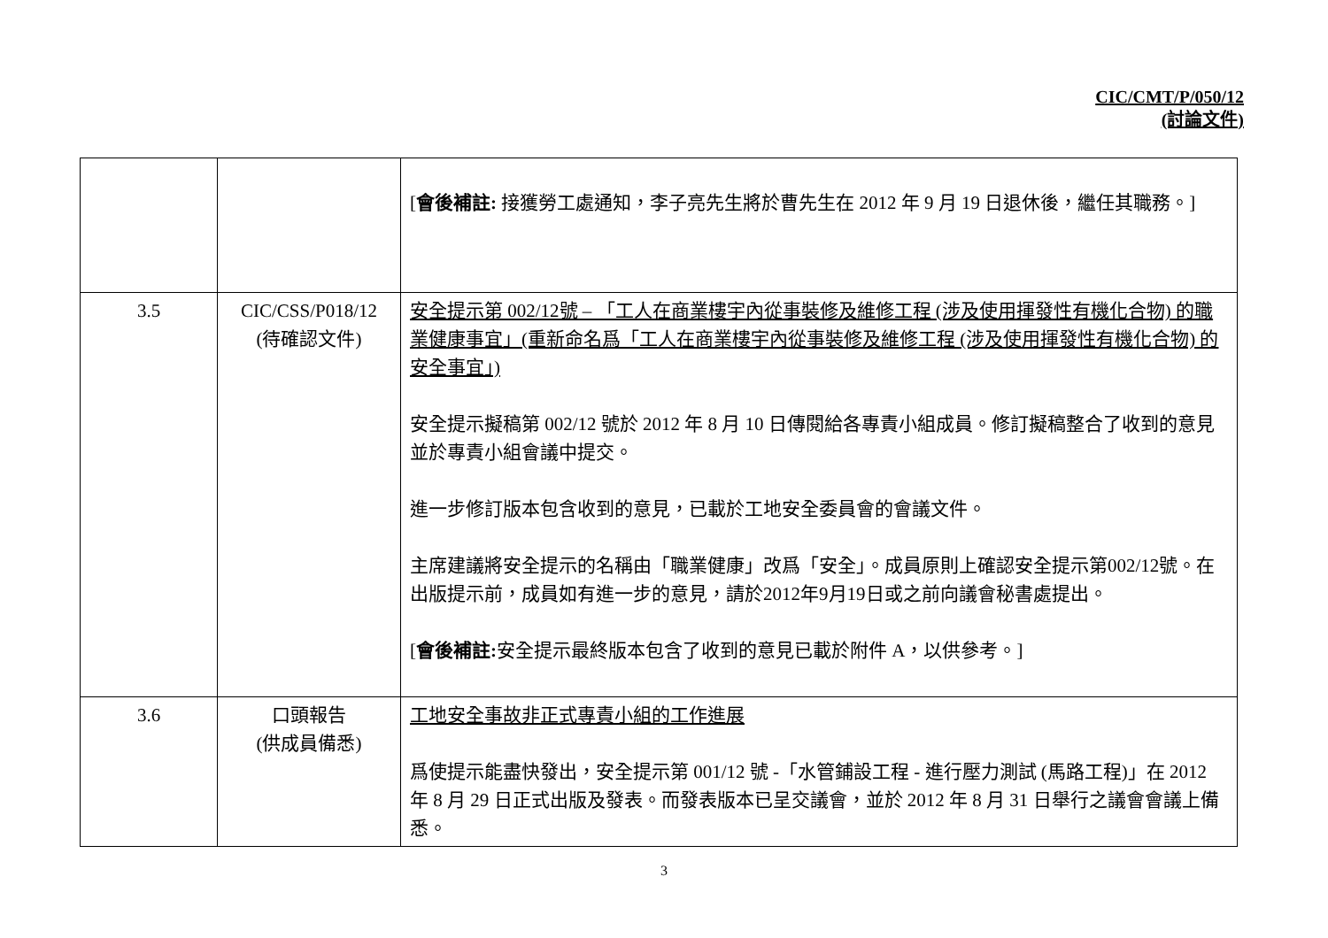CIC/CMT/P/050/12
(討論文件)
| | | [ 會後補註: 接獲勞工處通知，李子亮先生將於曹先生在 2012 年 9 月 19 日退休後，繼任其職務。] |
| 3.5 | CIC/CSS/P018/12 (待確認文件) | 安全提示第 002/12號 – 「工人在商業樓宇內從事裝修及維修工程 (涉及使用揮發性有機化合物) 的職業健康事宜」(重新命名爲「工人在商業樓宇內從事裝修及維修工程 (涉及使用揮發性有機化合物) 的安全事宜」) 安全提示擬稿第 002/12 號於 2012 年 8 月 10 日傳閱給各專責小組成員。修訂擬稿整合了收到的意見並於專責小組會議中提交。 進一步修訂版本包含收到的意見，已載於工地安全委員會的會議文件。 主席建議將安全提示的名稱由「職業健康」改爲「安全」。成員原則上確認安全提示第002/12號。在出版提示前，成員如有進一步的意見，請於2012年9月19日或之前向議會秘書處提出。 [ 會後補註: 安全提示最終版本包含了收到的意見已載於附件 A，以供參考。] |
| 3.6 | 口頭報告 (供成員備悉) | 工地安全事故非正式專責小組的工作進展 爲使提示能盡快發出，安全提示第 001/12 號 -「水管鋪設工程 - 進行壓力測試 (馬路工程)」在 2012 年 8 月 29 日正式出版及發表。而發表版本已呈交議會，並於 2012 年 8 月 31 日舉行之議會會議上備悉。 |
3